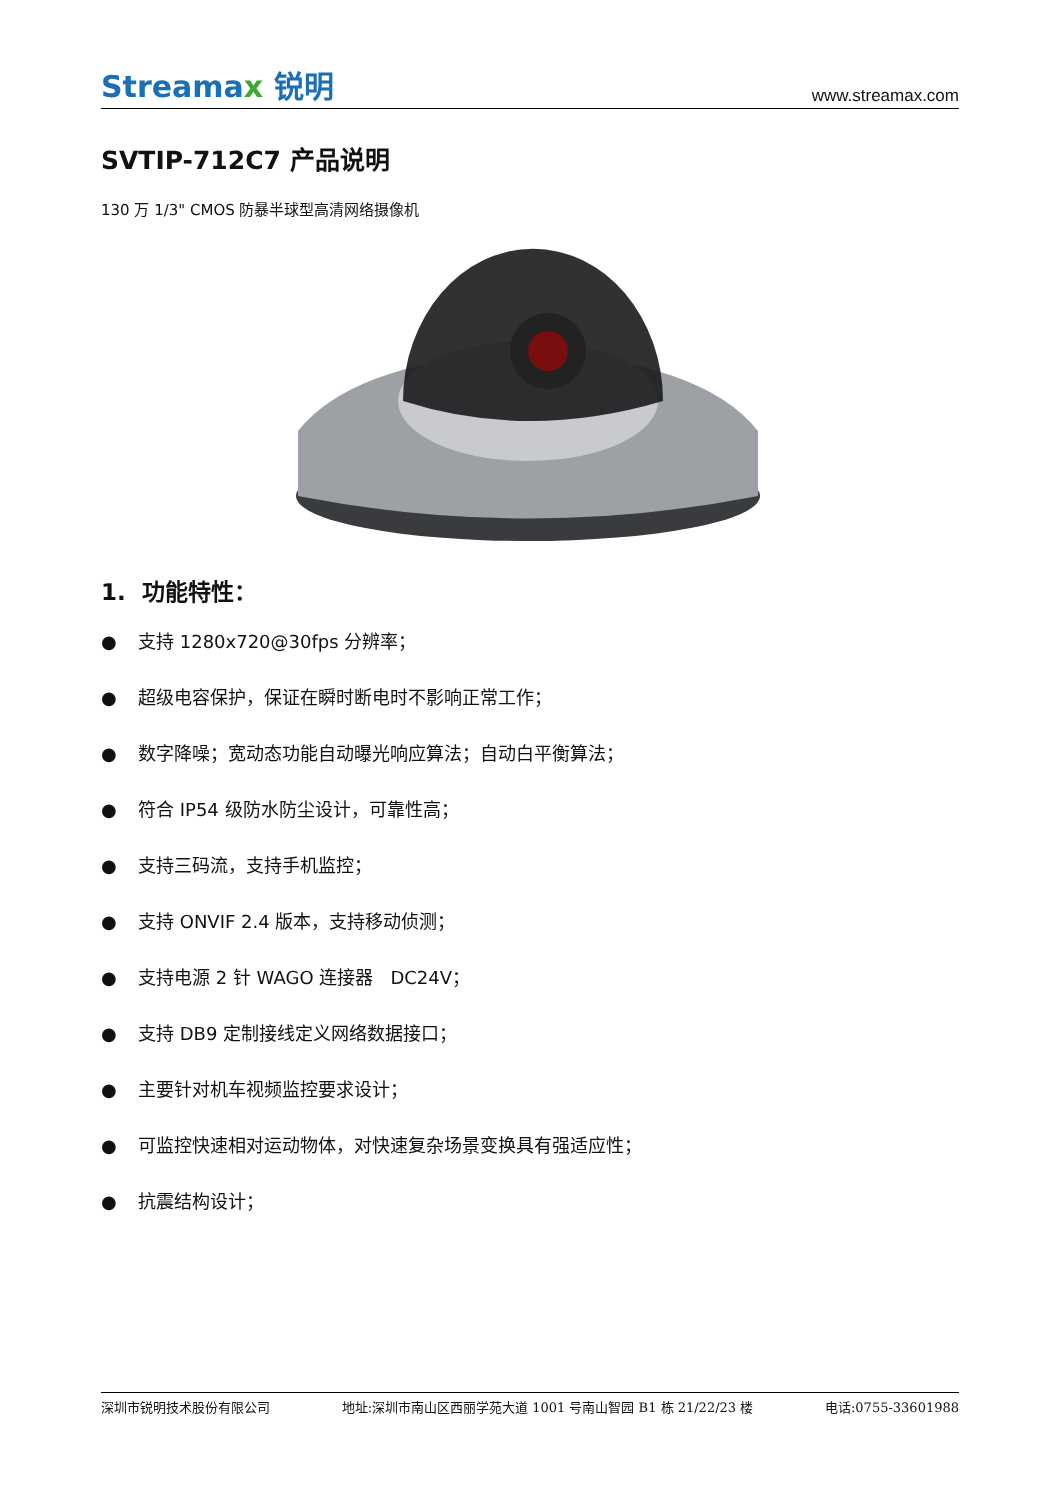Streamax 锐明
www.streamax.com
SVTIP-712C7 产品说明
130 万 1/3" CMOS 防暴半球型高清网络摄像机
1. 功能特性：
● 支持 1280x720@30fps 分辨率；
● 超级电容保护，保证在瞬时断电时不影响正常工作；
● 数字降噪；宽动态功能自动曝光响应算法；自动白平衡算法；
● 符合 IP54 级防水防尘设计，可靠性高；
● 支持三码流，支持手机监控；
● 支持 ONVIF 2.4 版本，支持移动侦测；
● 支持电源 2 针 WAGO 连接器 DC24V；
● 支持 DB9 定制接线定义网络数据接口；
● 主要针对机车视频监控要求设计；
● 可监控快速相对运动物体，对快速复杂场景变换具有强适应性；
● 抗震结构设计；
深圳市锐明技术股份有限公司 地址:深圳市南山区西丽学苑大道 1001 号南山智园 B1 栋 21/22/23 楼 电话:0755-33601988